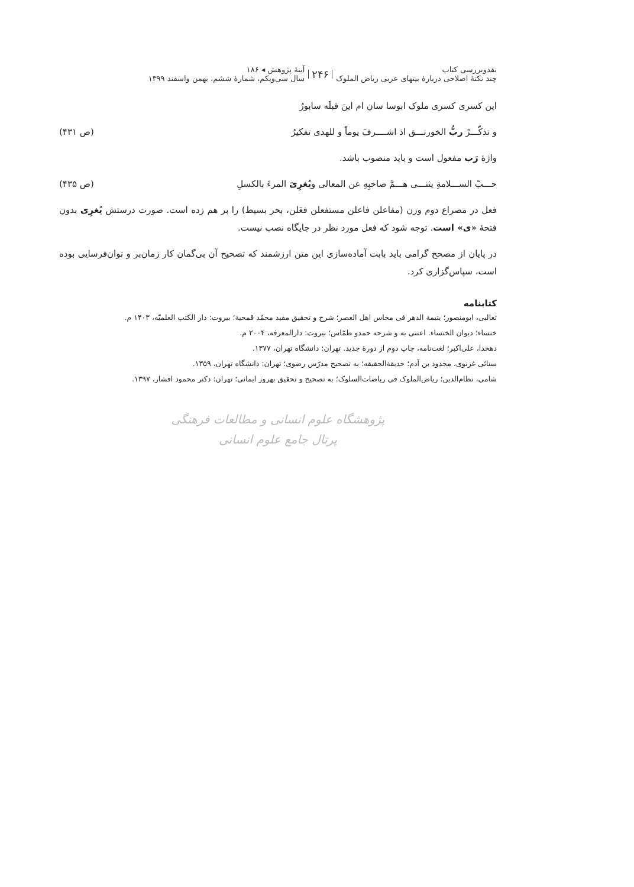نقدوبررسی کتاب
چند نکتهٔ اصلاحی دربارهٔ بیتهای عربی ریاض الملوک
۲۴۶
آینهٔ پژوهش ◂ ۱۸۶
سال سی‌ویکم، شمارهٔ ششم، بهمن واسفند ۱۳۹۹
این کسری کسری ملوک ابوسا سان ام اینَ قبلَه سابورُ
و تذکّـــرْ ربُّ الخورنـــق اذ اشــــرفَ یوماً و للهدی تفکیرُ (ص ۴۳۱)
واژهٔ رَب مفعول است و باید منصوب باشد.
حـــبّ الســـلامةِ یثنـــی هـــمَّ صاحبِهِ عن المعالی ویُغرِیَ المرءَ بالکسلِ (ص ۴۳۵)
فعل در مصراع دوم وزن (مفاعلن فاعلن مستفعلن فعَلن، بحر بسیط) را بر هم زده است. صورت درستش یُغرِی بدون فتحهٔ «ی» است. توجه شود که فعل مورد نظر در جایگاه نصب نیست.
در پایان از مصحح گرامی باید بابت آماده‌سازی این متن ارزشمند که تصحیح آن بی‌گمان کار زمان‌بر و توان‌فرسایی بوده است، سپاس‌گزاری کرد.
کتابنامه
ثعالبی، ابومنصور؛ یتیمة الدهر فی محاس اهل العصر؛ شرح و تحقیق مفید محمّد قمحیة؛ بیروت: دار الکتب العلمیّه، ۱۴۰۳ م.
خنساء؛ دیوان الخنساء. اعتنی به و شرحه حمدو طمّاس؛ بیروت: دارالمعرفه، ۲۰۰۴ م.
دهخدا، علی‌اکبر؛ لغت‌نامه، چاپ دوم از دورهٔ جدید. تهران: دانشگاه تهران، ۱۳۷۷.
سنائی غزنوی، مجدود بن آدم؛ حدیقة‌الحقیقه؛ به تصحیح مدرّس رضوی؛ تهران: دانشگاه تهران، ۱۳۵۹.
شامی، نظام‌الدین؛ ریاض‌الملوک فی ریاضات‌السلوک؛ به تصحیح و تحقیق بهروز ایمانی؛ تهران: دکتر محمود افشار، ۱۳۹۷.
پژوهشگاه علوم انسانی و مطالعات فرهنگی
پرتال جامع علوم انسانی